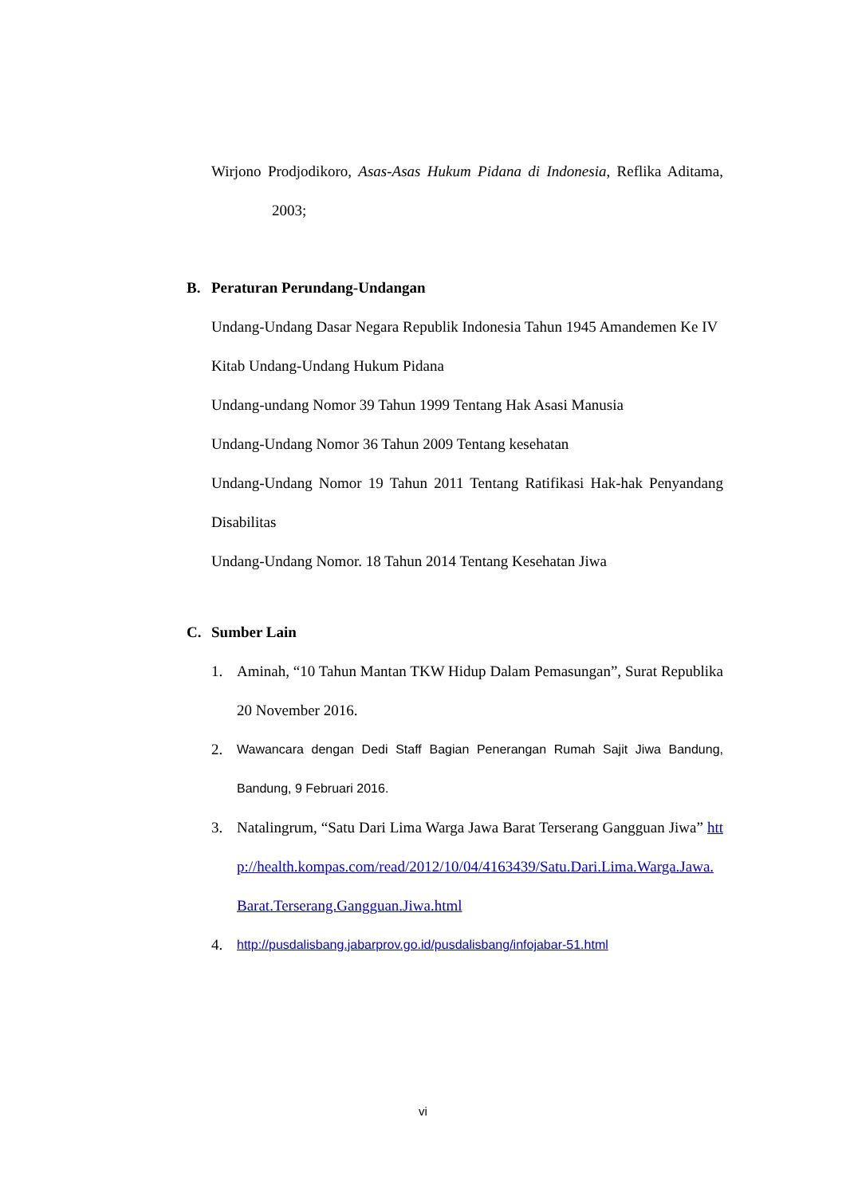Wirjono Prodjodikoro, Asas-Asas Hukum Pidana di Indonesia, Reflika Aditama, 2003;
B. Peraturan Perundang-Undangan
Undang-Undang Dasar Negara Republik Indonesia Tahun 1945 Amandemen Ke IV
Kitab Undang-Undang Hukum Pidana
Undang-undang Nomor 39 Tahun 1999 Tentang Hak Asasi Manusia
Undang-Undang Nomor 36 Tahun 2009 Tentang kesehatan
Undang-Undang Nomor 19 Tahun 2011 Tentang Ratifikasi Hak-hak Penyandang Disabilitas
Undang-Undang Nomor. 18 Tahun 2014 Tentang Kesehatan Jiwa
C. Sumber Lain
1. Aminah, “10 Tahun Mantan TKW Hidup Dalam Pemasungan”, Surat Republika 20 November 2016.
2.
Wawancara dengan Dedi Staff Bagian Penerangan Rumah Sajit Jiwa Bandung, Bandung, 9 Februari 2016.
3. Natalingrum, “Satu Dari Lima Warga Jawa Barat Terserang Gangguan Jiwa” http://health.kompas.com/read/2012/10/04/4163439/Satu.Dari.Lima.Warga.Jawa.Barat.Terserang.Gangguan.Jiwa.html
4.
http://pusdalisbang.jabarprov.go.id/pusdalisbang/infojabar-51.html
vi